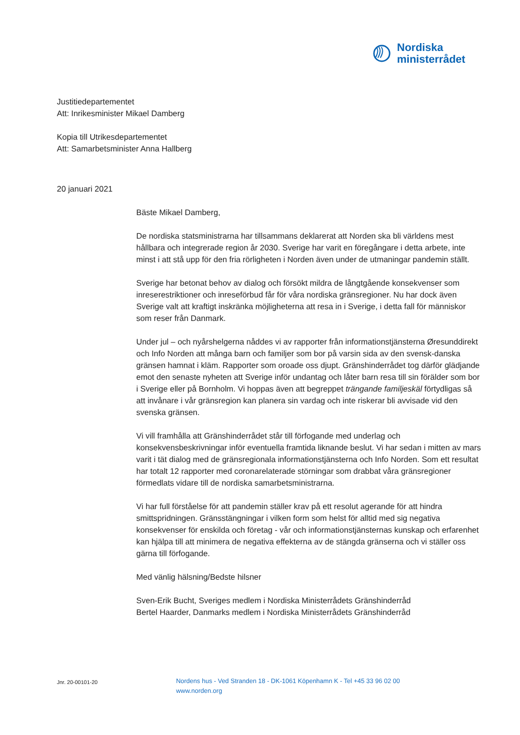Nordiska
ministerrådet
Justitiedepartementet
Att: Inrikesminister Mikael Damberg
Kopia till Utrikesdepartementet
Att: Samarbetsminister Anna Hallberg
20 januari 2021
Bäste Mikael Damberg,
De nordiska statsministrarna har tillsammans deklarerat att Norden ska bli världens mest hållbara och integrerade region år 2030. Sverige har varit en föregångare i detta arbete, inte minst i att stå upp för den fria rörligheten i Norden även under de utmaningar pandemin ställt.
Sverige har betonat behov av dialog och försökt mildra de långtgående konsekvenser som inreserestriktioner och inreseförbud får för våra nordiska gränsregioner. Nu har dock även Sverige valt att kraftigt inskränka möjligheterna att resa in i Sverige, i detta fall för människor som reser från Danmark.
Under jul – och nyårshelgerna nåddes vi av rapporter från informationstjänsterna Øresunddirekt och Info Norden att många barn och familjer som bor på varsin sida av den svensk-danska gränsen hamnat i kläm. Rapporter som oroade oss djupt. Gränshinderrådet tog därför glädjande emot den senaste nyheten att Sverige inför undantag och låter barn resa till sin förälder som bor i Sverige eller på Bornholm. Vi hoppas även att begreppet trängande familjeskäl förtydligas så att invånare i vår gränsregion kan planera sin vardag och inte riskerar bli avvisade vid den svenska gränsen.
Vi vill framhålla att Gränshinderrådet står till förfogande med underlag och konsekvensbeskrivningar inför eventuella framtida liknande beslut. Vi har sedan i mitten av mars varit i tät dialog med de gränsregionala informationstjänsterna och Info Norden. Som ett resultat har totalt 12 rapporter med coronarelaterade störningar som drabbat våra gränsregioner förmedlats vidare till de nordiska samarbetsministrarna.
Vi har full förståelse för att pandemin ställer krav på ett resolut agerande för att hindra smittspridningen. Gränsstängningar i vilken form som helst för alltid med sig negativa konsekvenser för enskilda och företag - vår och informationstjänsternas kunskap och erfarenhet kan hjälpa till att minimera de negativa effekterna av de stängda gränserna och vi ställer oss gärna till förfogande.
Med vänlig hälsning/Bedste hilsner
Sven-Erik Bucht, Sveriges medlem i Nordiska Ministerrådets Gränshinderråd
Bertel Haarder, Danmarks medlem i Nordiska Ministerrådets Gränshinderråd
Jnr. 20-00101-20
Nordens hus - Ved Stranden 18 - DK-1061 Köpenhamn K - Tel +45 33 96 02 00
www.norden.org